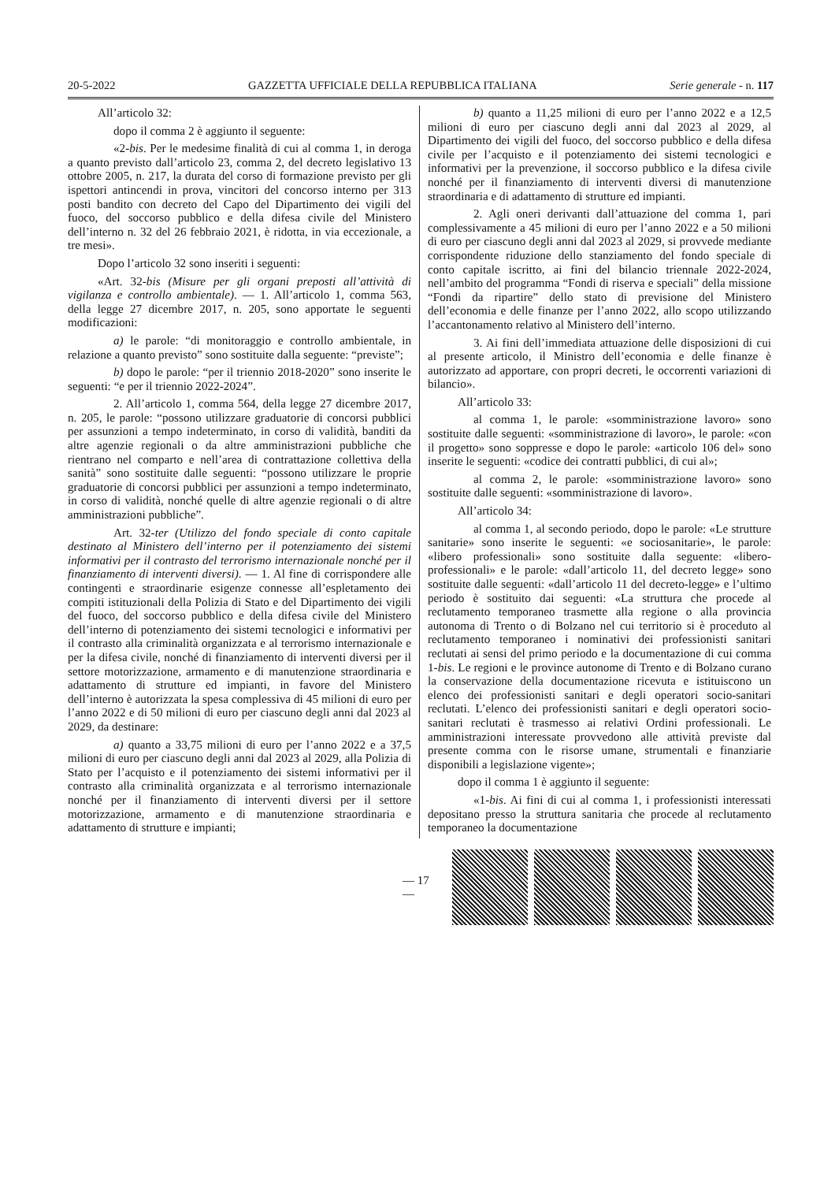20-5-2022 GAZZETTA UFFICIALE DELLA REPUBBLICA ITALIANA Serie generale - n. 117
All’articolo 32:
dopo il comma 2 è aggiunto il seguente:
«2-bis. Per le medesime finalità di cui al comma 1, in deroga a quanto previsto dall’articolo 23, comma 2, del decreto legislativo 13 ottobre 2005, n. 217, la durata del corso di formazione previsto per gli ispettori antincendi in prova, vincitori del concorso interno per 313 posti bandito con decreto del Capo del Dipartimento dei vigili del fuoco, del soccorso pubblico e della difesa civile del Ministero dell’interno n. 32 del 26 febbraio 2021, è ridotta, in via eccezionale, a tre mesi».
Dopo l’articolo 32 sono inseriti i seguenti:
«Art. 32-bis (Misure per gli organi preposti all’attività di vigilanza e controllo ambientale). — 1. All’articolo 1, comma 563, della legge 27 dicembre 2017, n. 205, sono apportate le seguenti modificazioni:
a) le parole: “di monitoraggio e controllo ambientale, in relazione a quanto previsto” sono sostituite dalla seguente: “previste”;
b) dopo le parole: “per il triennio 2018-2020” sono inserite le seguenti: “e per il triennio 2022-2024”.
2. All’articolo 1, comma 564, della legge 27 dicembre 2017, n. 205, le parole: “possono utilizzare graduatorie di concorsi pubblici per assunzioni a tempo indeterminato, in corso di validità, banditi da altre agenzie regionali o da altre amministrazioni pubbliche che rientrano nel comparto e nell’area di contrattazione collettiva della sanità” sono sostituite dalle seguenti: “possono utilizzare le proprie graduatorie di concorsi pubblici per assunzioni a tempo indeterminato, in corso di validità, nonché quelle di altre agenzie regionali o di altre amministrazioni pubbliche”.
Art. 32-ter (Utilizzo del fondo speciale di conto capitale destinato al Ministero dell’interno per il potenziamento dei sistemi informativi per il contrasto del terrorismo internazionale nonché per il finanziamento di interventi diversi). — 1. Al fine di corrispondere alle contingenti e straordinarie esigenze connesse all’espletamento dei compiti istituzionali della Polizia di Stato e del Dipartimento dei vigili del fuoco, del soccorso pubblico e della difesa civile del Ministero dell’interno di potenziamento dei sistemi tecnologici e informativi per il contrasto alla criminalità organizzata e al terrorismo internazionale e per la difesa civile, nonché di finanziamento di interventi diversi per il settore motorizzazione, armamento e di manutenzione straordinaria e adattamento di strutture ed impianti, in favore del Ministero dell’interno è autorizzata la spesa complessiva di 45 milioni di euro per l’anno 2022 e di 50 milioni di euro per ciascuno degli anni dal 2023 al 2029, da destinare:
a) quanto a 33,75 milioni di euro per l’anno 2022 e a 37,5 milioni di euro per ciascuno degli anni dal 2023 al 2029, alla Polizia di Stato per l’acquisto e il potenziamento dei sistemi informativi per il contrasto alla criminalità organizzata e al terrorismo internazionale nonché per il finanziamento di interventi diversi per il settore motorizzazione, armamento e di manutenzione straordinaria e adattamento di strutture e impianti;
b) quanto a 11,25 milioni di euro per l’anno 2022 e a 12,5 milioni di euro per ciascuno degli anni dal 2023 al 2029, al Dipartimento dei vigili del fuoco, del soccorso pubblico e della difesa civile per l’acquisto e il potenziamento dei sistemi tecnologici e informativi per la prevenzione, il soccorso pubblico e la difesa civile nonché per il finanziamento di interventi diversi di manutenzione straordinaria e di adattamento di strutture ed impianti.
2. Agli oneri derivanti dall’attuazione del comma 1, pari complessivamente a 45 milioni di euro per l’anno 2022 e a 50 milioni di euro per ciascuno degli anni dal 2023 al 2029, si provvede mediante corrispondente riduzione dello stanziamento del fondo speciale di conto capitale iscritto, ai fini del bilancio triennale 2022-2024, nell’ambito del programma “Fondi di riserva e speciali” della missione “Fondi da ripartire” dello stato di previsione del Ministero dell’economia e delle finanze per l’anno 2022, allo scopo utilizzando l’accantonamento relativo al Ministero dell’interno.
3. Ai fini dell’immediata attuazione delle disposizioni di cui al presente articolo, il Ministro dell’economia e delle finanze è autorizzato ad apportare, con propri decreti, le occorrenti variazioni di bilancio».
All’articolo 33:
al comma 1, le parole: «somministrazione lavoro» sono sostituite dalle seguenti: «somministrazione di lavoro», le parole: «con il progetto» sono soppresse e dopo le parole: «articolo 106 del» sono inserite le seguenti: «codice dei contratti pubblici, di cui al»;
al comma 2, le parole: «somministrazione lavoro» sono sostituite dalle seguenti: «somministrazione di lavoro».
All’articolo 34:
al comma 1, al secondo periodo, dopo le parole: «Le strutture sanitarie» sono inserite le seguenti: «e sociosanitarie», le parole: «libero professionali» sono sostituite dalla seguente: «libero-professionali» e le parole: «dall’articolo 11, del decreto legge» sono sostituite dalle seguenti: «dall’articolo 11 del decreto-legge» e l’ultimo periodo è sostituito dai seguenti: «La struttura che procede al reclutamento temporaneo trasmette alla regione o alla provincia autonoma di Trento o di Bolzano nel cui territorio si è proceduto al reclutamento temporaneo i nominativi dei professionisti sanitari reclutati ai sensi del primo periodo e la documentazione di cui comma 1-bis. Le regioni e le province autonome di Trento e di Bolzano curano la conservazione della documentazione ricevuta e istituiscono un elenco dei professionisti sanitari e degli operatori socio-sanitari reclutati. L’elenco dei professionisti sanitari e degli operatori socio-sanitari reclutati è trasmesso ai relativi Ordini professionali. Le amministrazioni interessate provvedono alle attività previste dal presente comma con le risorse umane, strumentali e finanziarie disponibili a legislazione vigente»;
dopo il comma 1 è aggiunto il seguente:
«1-bis. Ai fini di cui al comma 1, i professionisti interessati depositano presso la struttura sanitaria che procede al reclutamento temporaneo la documentazione
— 17 —